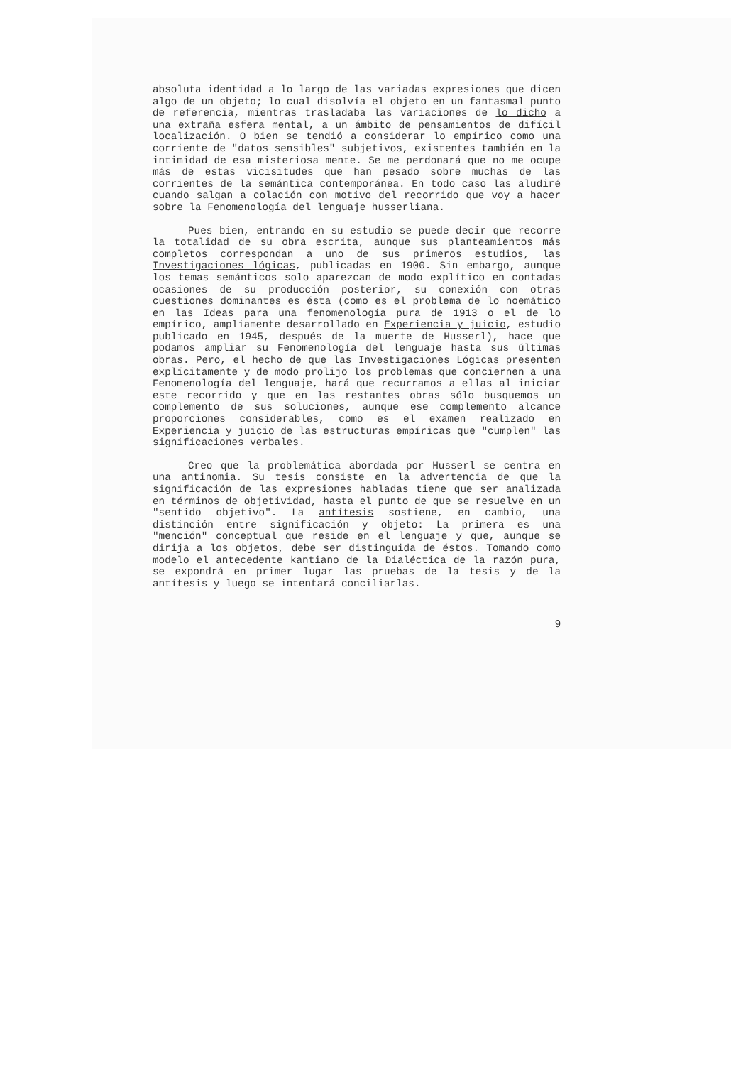absoluta identidad a lo largo de las variadas expresiones que dicen algo de un objeto; lo cual disolvía el objeto en un fantasmal punto de referencia, mientras trasladaba las variaciones de lo dicho a una extraña esfera mental, a un ámbito de pensamientos de difícil localización. O bien se tendió a considerar lo empírico como una corriente de "datos sensibles" subjetivos, existentes también en la intimidad de esa misteriosa mente. Se me perdonará que no me ocupe más de estas vicisitudes que han pesado sobre muchas de las corrientes de la semántica contemporánea. En todo caso las aludiré cuando salgan a colación con motivo del recorrido que voy a hacer sobre la Fenomenología del lenguaje husserliana.
Pues bien, entrando en su estudio se puede decir que recorre la totalidad de su obra escrita, aunque sus planteamientos más completos correspondan a uno de sus primeros estudios, las Investigaciones lógicas, publicadas en 1900. Sin embargo, aunque los temas semánticos solo aparezcan de modo explítico en contadas ocasiones de su producción posterior, su conexión con otras cuestiones dominantes es ésta (como es el problema de lo noemático en las Ideas para una fenomenología pura de 1913 o el de lo empírico, ampliamente desarrollado en Experiencia y juicio, estudio publicado en 1945, después de la muerte de Husserl), hace que podamos ampliar su Fenomenología del lenguaje hasta sus últimas obras. Pero, el hecho de que las Investigaciones Lógicas presenten explícitamente y de modo prolijo los problemas que conciernen a una Fenomenología del lenguaje, hará que recurramos a ellas al iniciar este recorrido y que en las restantes obras sólo busquemos un complemento de sus soluciones, aunque ese complemento alcance proporciones considerables, como es el examen realizado en Experiencia y juicio de las estructuras empíricas que "cumplen" las significaciones verbales.
Creo que la problemática abordada por Husserl se centra en una antinomia. Su tesis consiste en la advertencia de que la significación de las expresiones habladas tiene que ser analizada en términos de objetividad, hasta el punto de que se resuelve en un "sentido objetivo". La antítesis sostiene, en cambio, una distinción entre significación y objeto: La primera es una "mención" conceptual que reside en el lenguaje y que, aunque se dirija a los objetos, debe ser distinguida de éstos. Tomando como modelo el antecedente kantiano de la Dialéctica de la razón pura, se expondrá en primer lugar las pruebas de la tesis y de la antítesis y luego se intentará conciliarlas.
9